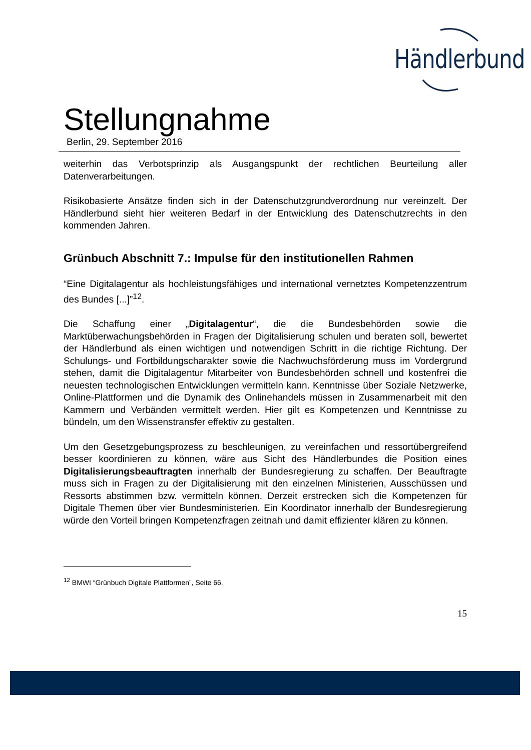Händlerbund
Stellungnahme
Berlin, 29. September 2016
weiterhin das Verbotsprinzip als Ausgangspunkt der rechtlichen Beurteilung aller Datenverarbeitungen.
Risikobasierte Ansätze finden sich in der Datenschutzgrundverordnung nur vereinzelt. Der Händlerbund sieht hier weiteren Bedarf in der Entwicklung des Datenschutzrechts in den kommenden Jahren.
Grünbuch Abschnitt 7.: Impulse für den institutionellen Rahmen
“Eine Digitalagentur als hochleistungsfähiges und international vernetztes Kompetenzzentrum des Bundes [...]”<sup>12</sup>.
Die Schaffung einer „Digitalagentur“, die die Bundesbehörden sowie die Marktüberwachungsbehörden in Fragen der Digitalisierung schulen und beraten soll, bewertet der Händlerbund als einen wichtigen und notwendigen Schritt in die richtige Richtung. Der Schulungs- und Fortbildungscharakter sowie die Nachwuchsförderung muss im Vordergrund stehen, damit die Digitalagentur Mitarbeiter von Bundesbehörden schnell und kostenfrei die neuesten technologischen Entwicklungen vermitteln kann. Kenntnisse über Soziale Netzwerke, Online-Plattformen und die Dynamik des Onlinehandels müssen in Zusammenarbeit mit den Kammern und Verbänden vermittelt werden. Hier gilt es Kompetenzen und Kenntnisse zu bündeln, um den Wissenstransfer effektiv zu gestalten.
Um den Gesetzgebungsprozess zu beschleunigen, zu vereinfachen und ressortübergreifend besser koordinieren zu können, wäre aus Sicht des Händlerbundes die Position eines Digitalisierungsbeauftragten innerhalb der Bundesregierung zu schaffen. Der Beauftragte muss sich in Fragen zu der Digitalisierung mit den einzelnen Ministerien, Ausschüssen und Ressorts abstimmen bzw. vermitteln können. Derzeit erstrecken sich die Kompetenzen für Digitale Themen über vier Bundesministerien. Ein Koordinator innerhalb der Bundesregierung würde den Vorteil bringen Kompetenzfragen zeitnah und damit effizienter klären zu können.
<sup>12</sup> BMWI “Grünbuch Digitale Plattformen”, Seite 66.
15